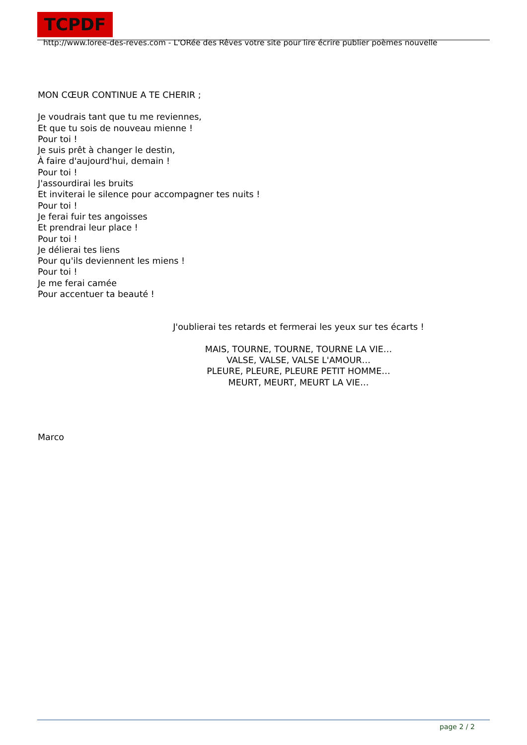TCPDF http://www.loree-des-reves.com - L'ORée des Rêves votre site pour lire écrire publier poèmes nouvelle
MON CŒUR CONTINUE A TE CHERIR ;
Je voudrais tant que tu me reviennes,
Et que tu sois de nouveau mienne !
Pour toi !
Je suis prêt à changer le destin,
À faire d'aujourd'hui, demain !
Pour toi !
J'assourdirai les bruits
Et inviterai le silence pour accompagner tes nuits !
Pour toi !
Je ferai fuir tes angoisses
Et prendrai leur place !
Pour toi !
Je délierai tes liens
Pour qu'ils deviennent les miens !
Pour toi !
Je me ferai camée
Pour accentuer ta beauté !
J'oublierai tes retards et fermerai les yeux sur tes écarts !
MAIS, TOURNE, TOURNE, TOURNE LA VIE…
VALSE, VALSE, VALSE L'AMOUR…
PLEURE, PLEURE, PLEURE PETIT HOMME…
MEURT, MEURT, MEURT LA VIE…
Marco
page 2 / 2